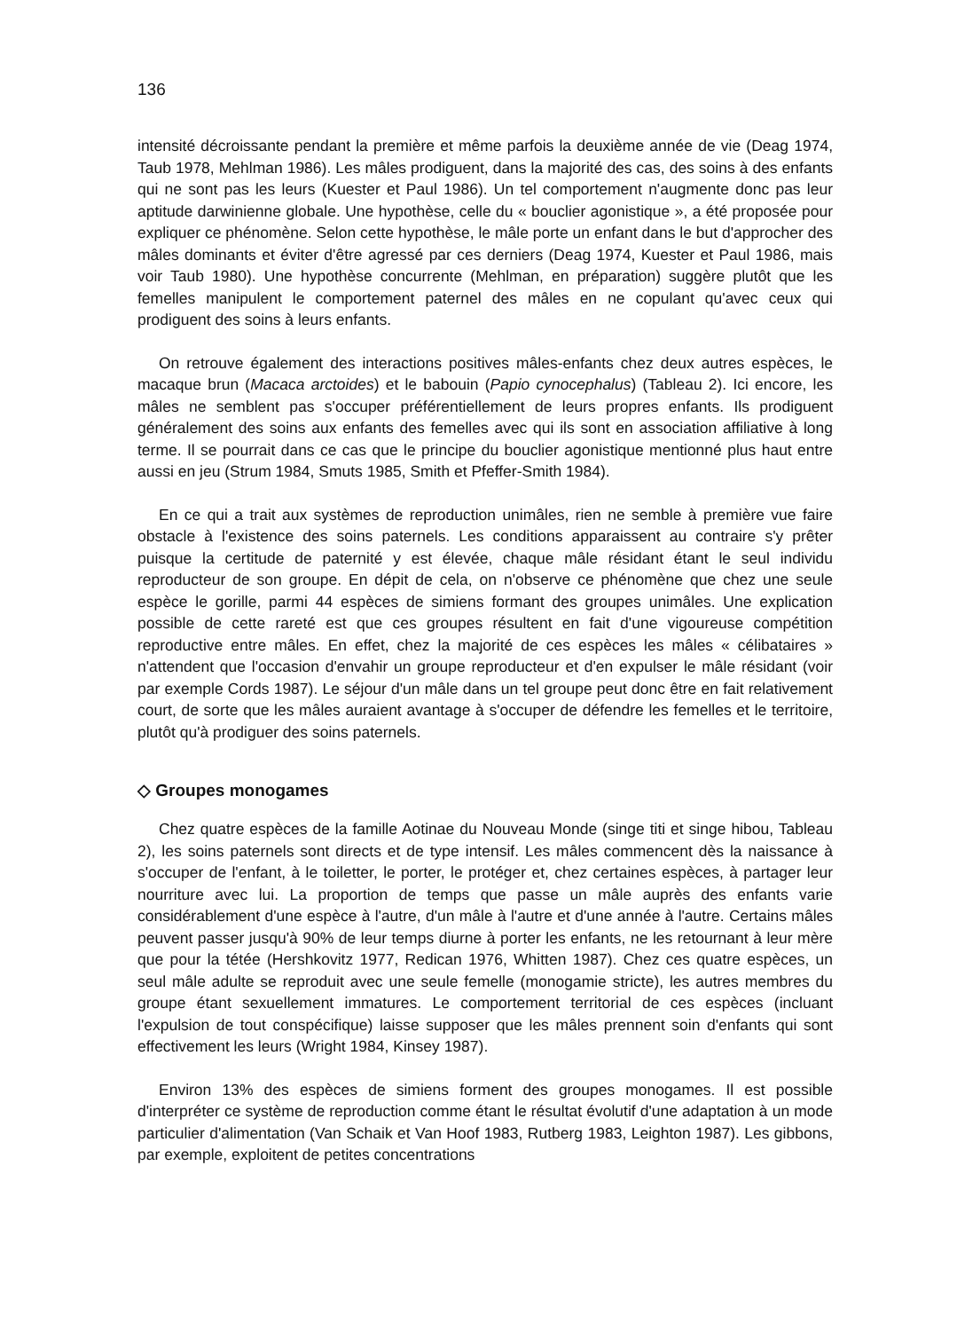136
intensité décroissante pendant la première et même parfois la deuxième année de vie (Deag 1974, Taub 1978, Mehlman 1986). Les mâles prodiguent, dans la majorité des cas, des soins à des enfants qui ne sont pas les leurs (Kuester et Paul 1986). Un tel comportement n'augmente donc pas leur aptitude darwinienne globale. Une hypothèse, celle du « bouclier agonistique », a été proposée pour expliquer ce phénomène. Selon cette hypothèse, le mâle porte un enfant dans le but d'approcher des mâles dominants et éviter d'être agressé par ces derniers (Deag 1974, Kuester et Paul 1986, mais voir Taub 1980). Une hypothèse concurrente (Mehlman, en préparation) suggère plutôt que les femelles manipulent le comportement paternel des mâles en ne copulant qu'avec ceux qui prodiguent des soins à leurs enfants.
On retrouve également des interactions positives mâles-enfants chez deux autres espèces, le macaque brun (Macaca arctoides) et le babouin (Papio cynocephalus) (Tableau 2). Ici encore, les mâles ne semblent pas s'occuper préférentiellement de leurs propres enfants. Ils prodiguent généralement des soins aux enfants des femelles avec qui ils sont en association affiliative à long terme. Il se pourrait dans ce cas que le principe du bouclier agonistique mentionné plus haut entre aussi en jeu (Strum 1984, Smuts 1985, Smith et Pfeffer-Smith 1984).
En ce qui a trait aux systèmes de reproduction unimâles, rien ne semble à première vue faire obstacle à l'existence des soins paternels. Les conditions apparaissent au contraire s'y prêter puisque la certitude de paternité y est élevée, chaque mâle résidant étant le seul individu reproducteur de son groupe. En dépit de cela, on n'observe ce phénomène que chez une seule espèce le gorille, parmi 44 espèces de simiens formant des groupes unimâles. Une explication possible de cette rareté est que ces groupes résultent en fait d'une vigoureuse compétition reproductive entre mâles. En effet, chez la majorité de ces espèces les mâles « célibataires » n'attendent que l'occasion d'envahir un groupe reproducteur et d'en expulser le mâle résidant (voir par exemple Cords 1987). Le séjour d'un mâle dans un tel groupe peut donc être en fait relativement court, de sorte que les mâles auraient avantage à s'occuper de défendre les femelles et le territoire, plutôt qu'à prodiguer des soins paternels.
◇ Groupes monogames
Chez quatre espèces de la famille Aotinae du Nouveau Monde (singe titi et singe hibou, Tableau 2), les soins paternels sont directs et de type intensif. Les mâles commencent dès la naissance à s'occuper de l'enfant, à le toiletter, le porter, le protéger et, chez certaines espèces, à partager leur nourriture avec lui. La proportion de temps que passe un mâle auprès des enfants varie considérablement d'une espèce à l'autre, d'un mâle à l'autre et d'une année à l'autre. Certains mâles peuvent passer jusqu'à 90% de leur temps diurne à porter les enfants, ne les retournant à leur mère que pour la tétée (Hershkovitz 1977, Redican 1976, Whitten 1987). Chez ces quatre espèces, un seul mâle adulte se reproduit avec une seule femelle (monogamie stricte), les autres membres du groupe étant sexuellement immatures. Le comportement territorial de ces espèces (incluant l'expulsion de tout conspécifique) laisse supposer que les mâles prennent soin d'enfants qui sont effectivement les leurs (Wright 1984, Kinsey 1987).
Environ 13% des espèces de simiens forment des groupes monogames. Il est possible d'interpréter ce système de reproduction comme étant le résultat évolutif d'une adaptation à un mode particulier d'alimentation (Van Schaik et Van Hoof 1983, Rutberg 1983, Leighton 1987). Les gibbons, par exemple, exploitent de petites concentrations